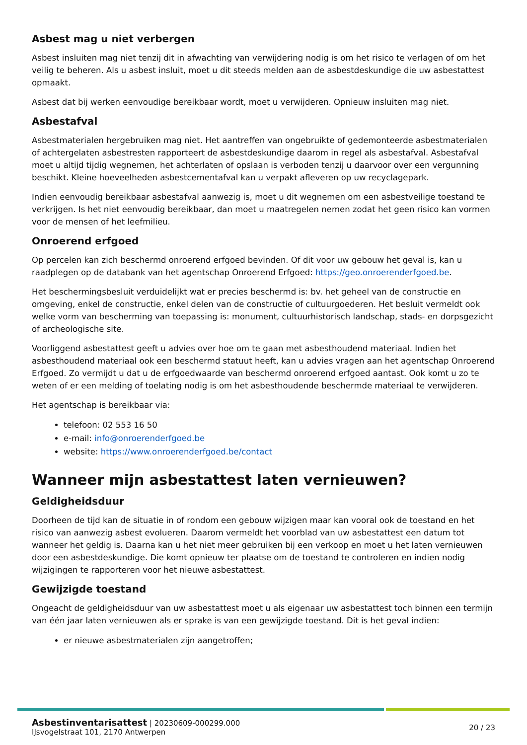Asbest mag u niet verbergen
Asbest insluiten mag niet tenzij dit in afwachting van verwijdering nodig is om het risico te verlagen of om het veilig te beheren. Als u asbest insluit, moet u dit steeds melden aan de asbestdeskundige die uw asbestattest opmaakt.
Asbest dat bij werken eenvoudige bereikbaar wordt, moet u verwijderen. Opnieuw insluiten mag niet.
Asbestafval
Asbestmaterialen hergebruiken mag niet. Het aantreffen van ongebruikte of gedemonteerde asbestmaterialen of achtergelaten asbestresten rapporteert de asbestdeskundige daarom in regel als asbestafval. Asbestafval moet u altijd tijdig wegnemen, het achterlaten of opslaan is verboden tenzij u daarvoor over een vergunning beschikt. Kleine hoeveelheden asbestcementafval kan u verpakt afleveren op uw recyclagepark.
Indien eenvoudig bereikbaar asbestafval aanwezig is, moet u dit wegnemen om een asbestveilige toestand te verkrijgen. Is het niet eenvoudig bereikbaar, dan moet u maatregelen nemen zodat het geen risico kan vormen voor de mensen of het leefmilieu.
Onroerend erfgoed
Op percelen kan zich beschermd onroerend erfgoed bevinden. Of dit voor uw gebouw het geval is, kan u raadplegen op de databank van het agentschap Onroerend Erfgoed: https://geo.onroerenderfgoed.be.
Het beschermingsbesluit verduidelijkt wat er precies beschermd is: bv. het geheel van de constructie en omgeving, enkel de constructie, enkel delen van de constructie of cultuurgoederen. Het besluit vermeldt ook welke vorm van bescherming van toepassing is: monument, cultuurhistorisch landschap, stads- en dorpsgezicht of archeologische site.
Voorliggend asbestattest geeft u advies over hoe om te gaan met asbesthoudend materiaal. Indien het asbesthoudend materiaal ook een beschermd statuut heeft, kan u advies vragen aan het agentschap Onroerend Erfgoed. Zo vermijdt u dat u de erfgoedwaarde van beschermd onroerend erfgoed aantast. Ook komt u zo te weten of er een melding of toelating nodig is om het asbesthoudende beschermde materiaal te verwijderen.
Het agentschap is bereikbaar via:
telefoon: 02 553 16 50
e-mail: info@onroerenderfgoed.be
website: https://www.onroerenderfgoed.be/contact
Wanneer mijn asbestattest laten vernieuwen?
Geldigheidsduur
Doorheen de tijd kan de situatie in of rondom een gebouw wijzigen maar kan vooral ook de toestand en het risico van aanwezig asbest evolueren. Daarom vermeldt het voorblad van uw asbestattest een datum tot wanneer het geldig is. Daarna kan u het niet meer gebruiken bij een verkoop en moet u het laten vernieuwen door een asbestdeskundige. Die komt opnieuw ter plaatse om de toestand te controleren en indien nodig wijzigingen te rapporteren voor het nieuwe asbestattest.
Gewijzigde toestand
Ongeacht de geldigheidsduur van uw asbestattest moet u als eigenaar uw asbestattest toch binnen een termijn van één jaar laten vernieuwen als er sprake is van een gewijzigde toestand. Dit is het geval indien:
er nieuwe asbestmaterialen zijn aangetroffen;
Asbestinventarisattest | 20230609-000299.000
IJsvogelstraat 101, 2170 Antwerpen
20 / 23